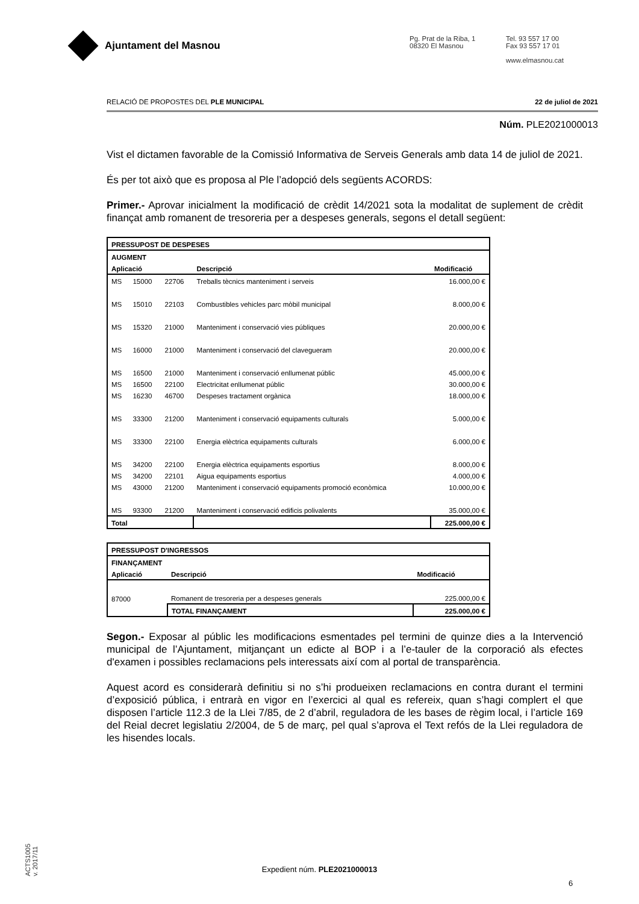Ajuntament del Masnou
Pg. Prat de la Riba, 1
08320 El Masnou
Tel. 93 557 17 00
Fax 93 557 17 01
www.elmasnou.cat
RELACIÓ DE PROPOSTES DEL PLE MUNICIPAL 22 de juliol de 2021
Núm. PLE2021000013
Vist el dictamen favorable de la Comissió Informativa de Serveis Generals amb data 14 de juliol de 2021.
És per tot això que es proposa al Ple l’adopció dels següents ACORDS:
Primer.- Aprovar inicialment la modificació de crèdit 14/2021 sota la modalitat de suplement de crèdit finançat amb romanent de tresoreria per a despeses generals, segons el detall següent:
| PRESSUPOST DE DESPESES | | | | |
| AUGMENT | | | | |
| Aplicació | | | Descripció | Modificació |
| MS | 15000 | 22706 | Treballs tècnics manteniment i serveis | 16.000,00 € |
| MS | 15010 | 22103 | Combustibles vehicles parc mòbil municipal | 8.000,00 € |
| MS | 15320 | 21000 | Manteniment i conservació vies públiques | 20.000,00 € |
| MS | 16000 | 21000 | Manteniment i conservació del clavegueram | 20.000,00 € |
| MS | 16500 | 21000 | Manteniment i conservació enllumenat públic | 45.000,00 € |
| MS | 16500 | 22100 | Electricitat enllumenat públic | 30.000,00 € |
| MS | 16230 | 46700 | Despeses tractament orgànica | 18.000,00 € |
| MS | 33300 | 21200 | Manteniment i conservació equipaments culturals | 5.000,00 € |
| MS | 33300 | 22100 | Energia elèctrica equipaments culturals | 6.000,00 € |
| MS | 34200 | 22100 | Energia elèctrica equipaments esportius | 8.000,00 € |
| MS | 34200 | 22101 | Aigua equipaments esportius | 4.000,00 € |
| MS | 43000 | 21200 | Manteniment i conservació equipaments promoció econòmica | 10.000,00 € |
| MS | 93300 | 21200 | Manteniment i conservació edificis polivalents | 35.000,00 € |
| Total | | | | 225.000,00 € |
| PRESSUPOST D'INGRESSOS | | |
| FINANÇAMENT | | |
| Aplicació | Descripció | Modificació |
| 87000 | Romanent de tresoreria per a despeses generals | 225.000,00 € |
| | TOTAL FINANÇAMENT | 225.000,00 € |
Segon.- Exposar al públic les modificacions esmentades pel termini de quinze dies a la Intervenció municipal de l’Ajuntament, mitjançant un edicte al BOP i a l’e-tauler de la corporació als efectes d'examen i possibles reclamacions pels interessats així com al portal de transparència.
Aquest acord es considerarà definitiu si no s’hi produeixen reclamacions en contra durant el termini d’exposició pública, i entrarà en vigor en l’exercici al qual es refereix, quan s’hagi complert el que disposen l’article 112.3 de la Llei 7/85, de 2 d’abril, reguladora de les bases de règim local, i l’article 169 del Reial decret legislatiu 2/2004, de 5 de març, pel qual s’aprova el Text refós de la Llei reguladora de les hisendes locals.
ACTS1005
v. 2017/11
Expedient núm. PLE2021000013
6